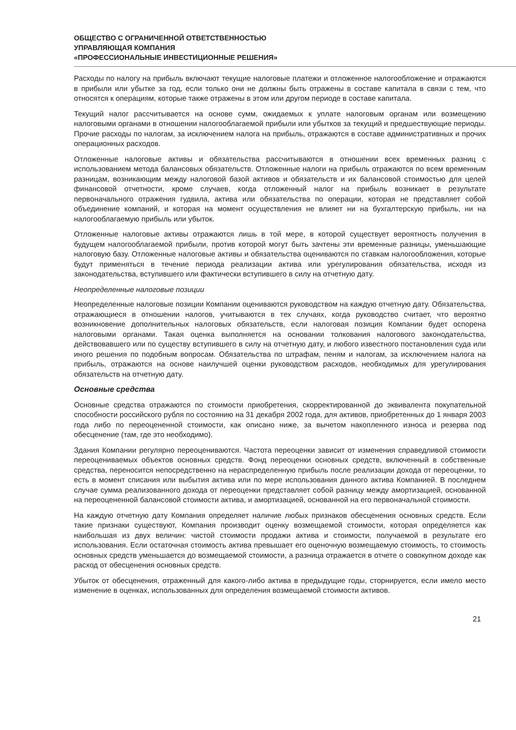ОБЩЕСТВО С ОГРАНИЧЕННОЙ ОТВЕТСТВЕННОСТЬЮ
УПРАВЛЯЮЩАЯ КОМПАНИЯ
«ПРОФЕССИОНАЛЬНЫЕ ИНВЕСТИЦИОННЫЕ РЕШЕНИЯ»
Расходы по налогу на прибыль включают текущие налоговые платежи и отложенное налогообложение и отражаются в прибыли или убытке за год, если только они не должны быть отражены в составе капитала в связи с тем, что относятся к операциям, которые также отражены в этом или другом периоде в составе капитала.
Текущий налог рассчитывается на основе сумм, ожидаемых к уплате налоговым органам или возмещению налоговыми органами в отношении налогооблагаемой прибыли или убытков за текущий и предшествующие периоды. Прочие расходы по налогам, за исключением налога на прибыль, отражаются в составе административных и прочих операционных расходов.
Отложенные налоговые активы и обязательства рассчитываются в отношении всех временных разниц с использованием метода балансовых обязательств. Отложенные налоги на прибыль отражаются по всем временным разницам, возникающим между налоговой базой активов и обязательств и их балансовой стоимостью для целей финансовой отчетности, кроме случаев, когда отложенный налог на прибыль возникает в результате первоначального отражения гудвила, актива или обязательства по операции, которая не представляет собой объединение компаний, и которая на момент осуществления не влияет ни на бухгалтерскую прибыль, ни на налогооблагаемую прибыль или убыток.
Отложенные налоговые активы отражаются лишь в той мере, в которой существует вероятность получения в будущем налогооблагаемой прибыли, против которой могут быть зачтены эти временные разницы, уменьшающие налоговую базу. Отложенные налоговые активы и обязательства оцениваются по ставкам налогообложения, которые будут применяться в течение периода реализации актива или урегулирования обязательства, исходя из законодательства, вступившего или фактически вступившего в силу на отчетную дату.
Неопределенные налоговые позиции
Неопределенные налоговые позиции Компании оцениваются руководством на каждую отчетную дату. Обязательства, отражающиеся в отношении налогов, учитываются в тех случаях, когда руководство считает, что вероятно возникновение дополнительных налоговых обязательств, если налоговая позиция Компании будет оспорена налоговыми органами. Такая оценка выполняется на основании толкования налогового законодательства, действовавшего или по существу вступившего в силу на отчетную дату, и любого известного постановления суда или иного решения по подобным вопросам. Обязательства по штрафам, пеням и налогам, за исключением налога на прибыль, отражаются на основе наилучшей оценки руководством расходов, необходимых для урегулирования обязательств на отчетную дату.
Основные средства
Основные средства отражаются по стоимости приобретения, скорректированной до эквивалента покупательной способности российского рубля по состоянию на 31 декабря 2002 года, для активов, приобретенных до 1 января 2003 года либо по переоцененной стоимости, как описано ниже, за вычетом накопленного износа и резерва под обесценение (там, где это необходимо).
Здания Компании регулярно переоцениваются. Частота переоценки зависит от изменения справедливой стоимости переоцениваемых объектов основных средств. Фонд переоценки основных средств, включенный в собственные средства, переносится непосредственно на нераспределенную прибыль после реализации дохода от переоценки, то есть в момент списания или выбытия актива или по мере использования данного актива Компанией. В последнем случае сумма реализованного дохода от переоценки представляет собой разницу между амортизацией, основанной на переоцененной балансовой стоимости актива, и амортизацией, основанной на его первоначальной стоимости.
На каждую отчетную дату Компания определяет наличие любых признаков обесценения основных средств. Если такие признаки существуют, Компания производит оценку возмещаемой стоимости, которая определяется как наибольшая из двух величин: чистой стоимости продажи актива и стоимости, получаемой в результате его использования. Если остаточная стоимость актива превышает его оценочную возмещаемую стоимость, то стоимость основных средств уменьшается до возмещаемой стоимости, а разница отражается в отчете о совокупном доходе как расход от обесценения основных средств.
Убыток от обесценения, отраженный для какого-либо актива в предыдущие годы, сторнируется, если имело место изменение в оценках, использованных для определения возмещаемой стоимости активов.
21